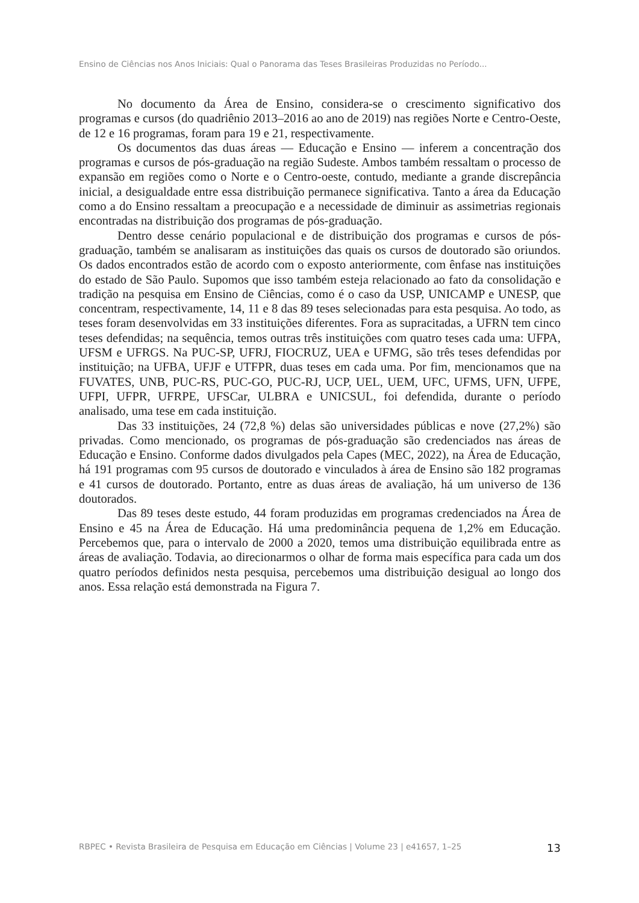Ensino de Ciências nos Anos Iniciais: Qual o Panorama das Teses Brasileiras Produzidas no Período...
No documento da Área de Ensino, considera-se o crescimento significativo dos programas e cursos (do quadriênio 2013–2016 ao ano de 2019) nas regiões Norte e Centro-Oeste, de 12 e 16 programas, foram para 19 e 21, respectivamente.
Os documentos das duas áreas — Educação e Ensino — inferem a concentração dos programas e cursos de pós-graduação na região Sudeste. Ambos também ressaltam o processo de expansão em regiões como o Norte e o Centro-oeste, contudo, mediante a grande discrepância inicial, a desigualdade entre essa distribuição permanece significativa. Tanto a área da Educação como a do Ensino ressaltam a preocupação e a necessidade de diminuir as assimetrias regionais encontradas na distribuição dos programas de pós-graduação.
Dentro desse cenário populacional e de distribuição dos programas e cursos de pós-graduação, também se analisaram as instituições das quais os cursos de doutorado são oriundos. Os dados encontrados estão de acordo com o exposto anteriormente, com ênfase nas instituições do estado de São Paulo. Supomos que isso também esteja relacionado ao fato da consolidação e tradição na pesquisa em Ensino de Ciências, como é o caso da USP, UNICAMP e UNESP, que concentram, respectivamente, 14, 11 e 8 das 89 teses selecionadas para esta pesquisa. Ao todo, as teses foram desenvolvidas em 33 instituições diferentes. Fora as supracitadas, a UFRN tem cinco teses defendidas; na sequência, temos outras três instituições com quatro teses cada uma: UFPA, UFSM e UFRGS. Na PUC-SP, UFRJ, FIOCRUZ, UEA e UFMG, são três teses defendidas por instituição; na UFBA, UFJF e UTFPR, duas teses em cada uma. Por fim, mencionamos que na FUVATES, UNB, PUC-RS, PUC-GO, PUC-RJ, UCP, UEL, UEM, UFC, UFMS, UFN, UFPE, UFPI, UFPR, UFRPE, UFSCar, ULBRA e UNICSUL, foi defendida, durante o período analisado, uma tese em cada instituição.
Das 33 instituições, 24 (72,8 %) delas são universidades públicas e nove (27,2%) são privadas. Como mencionado, os programas de pós-graduação são credenciados nas áreas de Educação e Ensino. Conforme dados divulgados pela Capes (MEC, 2022), na Área de Educação, há 191 programas com 95 cursos de doutorado e vinculados à área de Ensino são 182 programas e 41 cursos de doutorado. Portanto, entre as duas áreas de avaliação, há um universo de 136 doutorados.
Das 89 teses deste estudo, 44 foram produzidas em programas credenciados na Área de Ensino e 45 na Área de Educação. Há uma predominância pequena de 1,2% em Educação. Percebemos que, para o intervalo de 2000 a 2020, temos uma distribuição equilibrada entre as áreas de avaliação. Todavia, ao direcionarmos o olhar de forma mais específica para cada um dos quatro períodos definidos nesta pesquisa, percebemos uma distribuição desigual ao longo dos anos. Essa relação está demonstrada na Figura 7.
RBPEC • Revista Brasileira de Pesquisa em Educação em Ciências | Volume 23 | e41657, 1–25 13